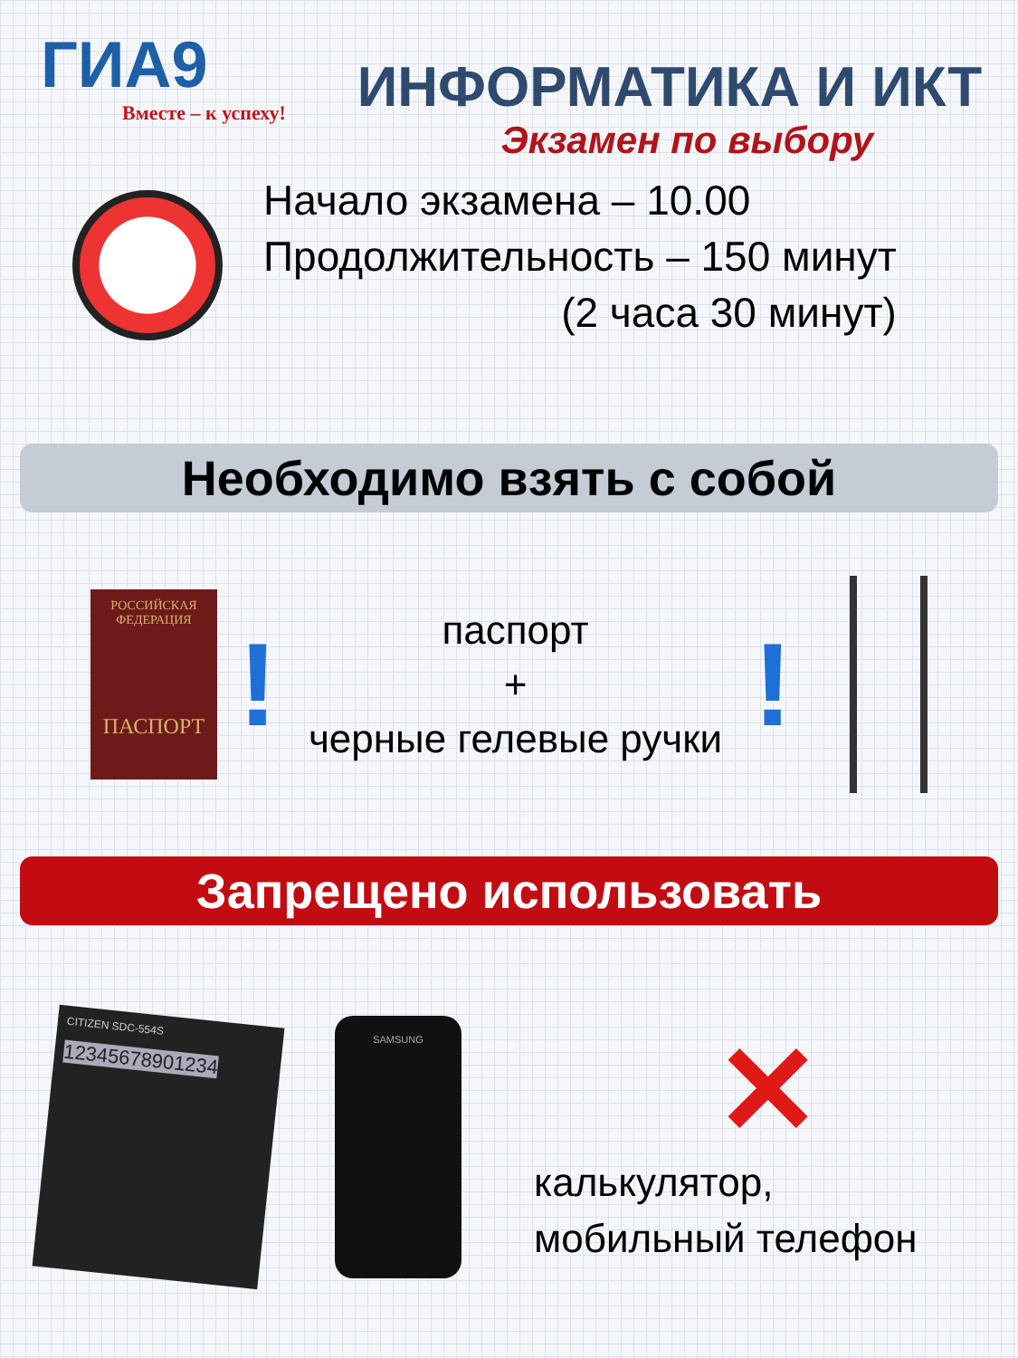ГИА9
Вместе – к успеху!
ИНФОРМАТИКА И ИКТ
Экзамен по выбору
Начало экзамена – 10.00
Продолжительность – 150 минут
(2 часа 30 минут)
Необходимо взять с собой
РОССИЙСКАЯ ФЕДЕРАЦИЯ
ПАСПОРТ
!
паспорт
+
черные гелевые ручки
!
Запрещено использовать
CITIZEN SDC-554S
12345678901234
SAMSUNG
✕
калькулятор,
мобильный телефон